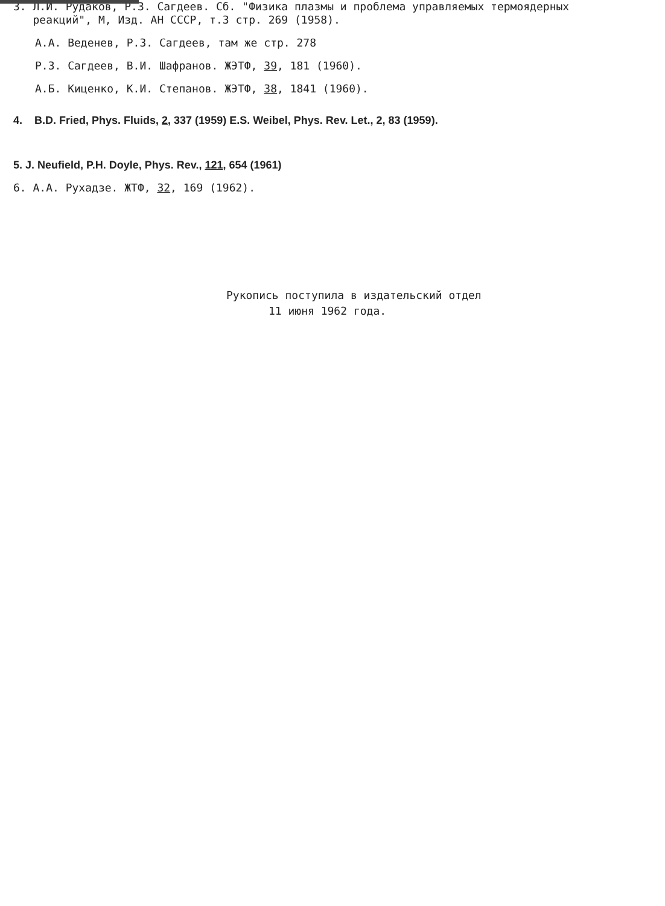3. Л.И. Рудаков, Р.З. Сагдеев. Сб. "Физика плазмы и проблема управляемых термоядерных
реакций", М, Изд. АН СССР, т.3 стр. 269 (1958).
А.А. Веденев, Р.З. Сагдеев, там же стр. 278
Р.З. Сагдеев, В.И. Шафранов. ЖЭТФ, 39, 181 (1960).
А.Б. Киценко, К.И. Степанов. ЖЭТФ, 38, 1841 (1960).
4. B.D. Fried, Phys. Fluids, 2, 337 (1959) E.S. Weibel, Phys. Rev. Let., 2, 83 (1959).
5. J. Neufield, P.H. Doyle, Phys. Rev., 121, 654 (1961)
6. А.А. Рухадзе. ЖТФ, 32, 169 (1962).
Рукопись поступила в издательский отдел
11 июня 1962 года.